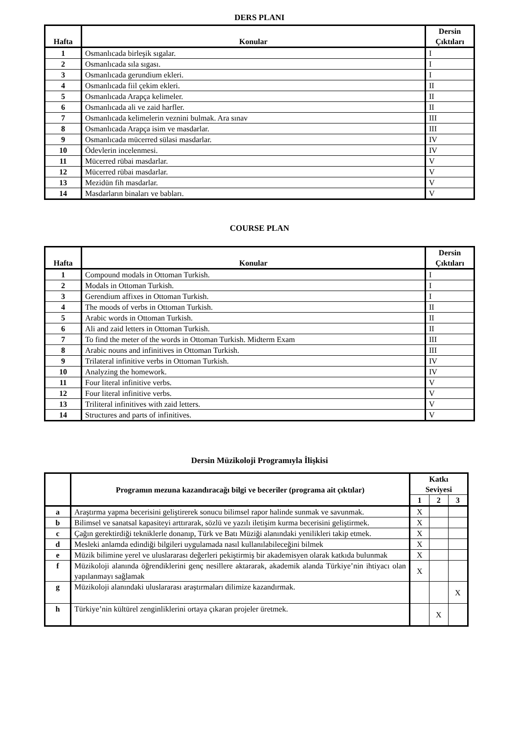DERS PLANI
| Hafta | Konular | Dersin Çıktıları |
| --- | --- | --- |
| 1 | Osmanlıcada birleşik sıgalar. | I |
| 2 | Osmanlıcada sıla sıgası. | I |
| 3 | Osmanlıcada gerundium ekleri. | I |
| 4 | Osmanlıcada fiil çekim ekleri. | II |
| 5 | Osmanlıcada Arapça kelimeler. | II |
| 6 | Osmanlıcada ali ve zaid harfler. | II |
| 7 | Osmanlıcada kelimelerin veznini bulmak. Ara sınav | III |
| 8 | Osmanlıcada Arapça isim ve masdarlar. | III |
| 9 | Osmanlıcada mücerred sülasi masdarlar. | IV |
| 10 | Ödevlerin incelenmesi. | IV |
| 11 | Mücerred rübai masdarlar. | V |
| 12 | Mücerred rübai masdarlar. | V |
| 13 | Mezidün fih masdarlar. | V |
| 14 | Masdarların binaları ve babları. | V |
COURSE PLAN
| Hafta | Konular | Dersin Çıktıları |
| --- | --- | --- |
| 1 | Compound modals in Ottoman Turkish. | I |
| 2 | Modals in Ottoman Turkish. | I |
| 3 | Gerendium affixes in Ottoman Turkish. | I |
| 4 | The moods of verbs in Ottoman Turkish. | II |
| 5 | Arabic words in Ottoman Turkish. | II |
| 6 | Ali and zaid letters in Ottoman Turkish. | II |
| 7 | To find the meter of the words in Ottoman Turkish. Midterm Exam | III |
| 8 | Arabic nouns and infinitives in Ottoman Turkish. | III |
| 9 | Trilateral infinitive verbs in Ottoman Turkish. | IV |
| 10 | Analyzing the homework. | IV |
| 11 | Four literal infinitive verbs. | V |
| 12 | Four literal infinitive verbs. | V |
| 13 | Triliteral infinitives with zaid letters. | V |
| 14 | Structures and parts of infinitives. | V |
Dersin Müzikoloji Programıyla İlişkisi
| | Programın mezuna kazandıracağı bilgi ve beceriler (programa ait çıktılar) | Katkı Seviyesi | | |
| --- | --- | --- | --- | --- |
| | | 1 | 2 | 3 |
| a | Araştırma yapma becerisini geliştirerek sonucu bilimsel rapor halinde sunmak ve savunmak. | X | | |
| b | Bilimsel ve sanatsal kapasiteyi arttırarak, sözlü ve yazılı iletişim kurma becerisini geliştirmek. | X | | |
| c | Çağın gerektirdiği tekniklerle donanıp, Türk ve Batı Müziği alanındaki yenilikleri takip etmek. | X | | |
| d | Mesleki anlamda edindiği bilgileri uygulamada nasıl kullanılabileceğini bilmek | X | | |
| e | Müzik bilimine yerel ve uluslararası değerleri pekiştirmiş bir akademisyen olarak katkıda bulunmak | X | | |
| f | Müzikoloji alanında öğrendiklerini genç nesillere aktararak, akademik alanda Türkiye’nin ihtiyacı olan yapılanmayı sağlamak | X | | |
| g | Müzikoloji alanındaki uluslararası araştırmaları dilimize kazandırmak. | | | X |
| h | Türkiye’nin kültürel zenginliklerini ortaya çıkaran projeler üretmek. | | X | |